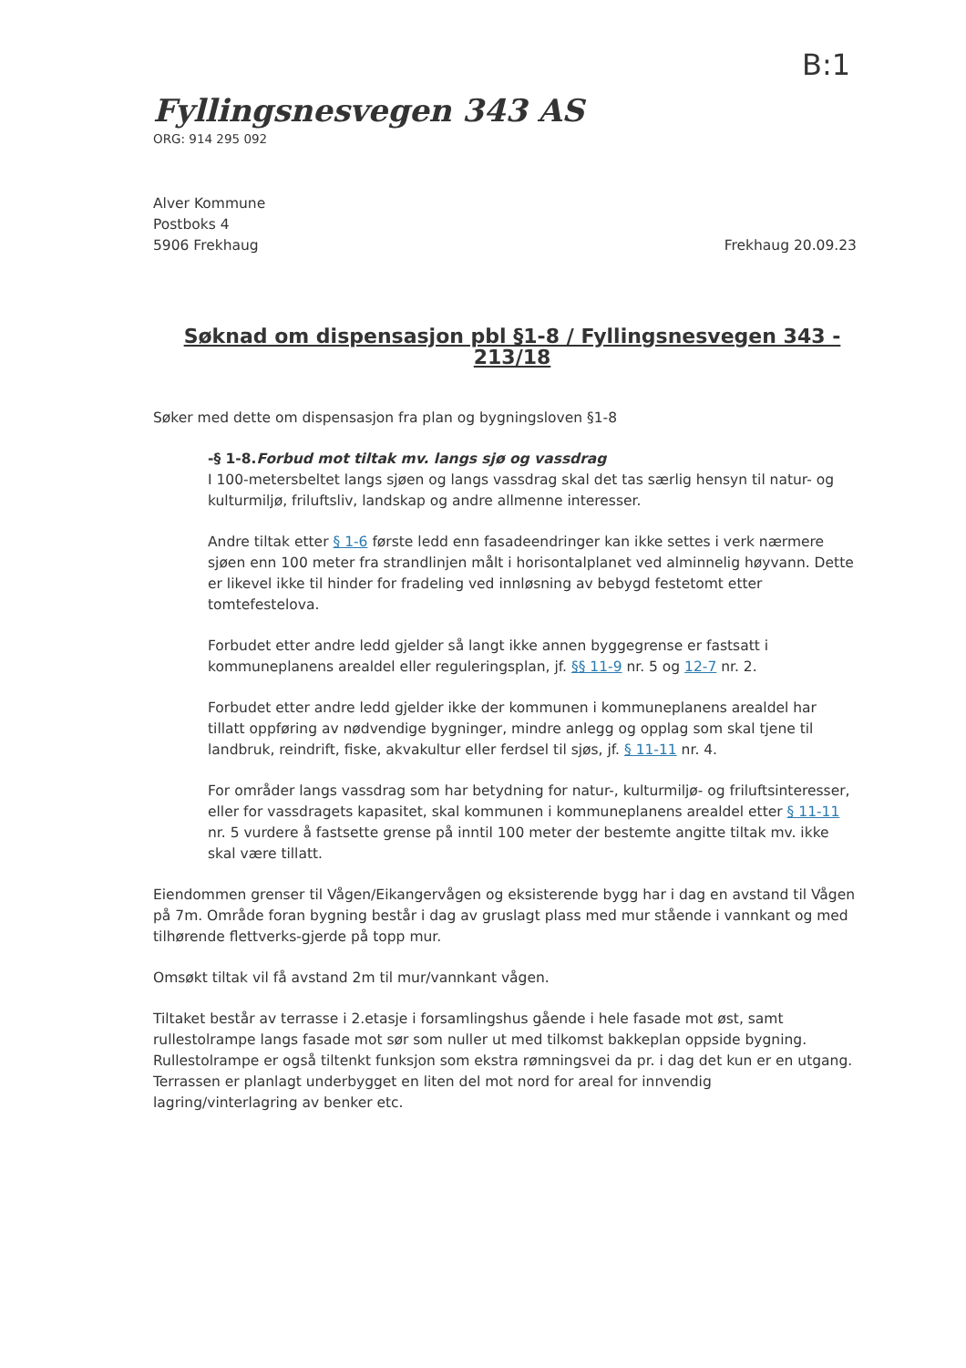B:1
Fyllingsnesvegen 343 AS
ORG: 914 295 092
Alver Kommune
Postboks 4
5906 Frekhaug
Frekhaug 20.09.23
Søknad om dispensasjon pbl §1-8 / Fyllingsnesvegen 343 - 213/18
Søker med dette om dispensasjon fra plan og bygningsloven §1-8
-§ 1-8.Forbud mot tiltak mv. langs sjø og vassdrag
I 100-metersbeltet langs sjøen og langs vassdrag skal det tas særlig hensyn til natur- og kulturmiljø, friluftsliv, landskap og andre allmenne interesser.
Andre tiltak etter § 1-6 første ledd enn fasadeendringer kan ikke settes i verk nærmere sjøen enn 100 meter fra strandlinjen målt i horisontalplanet ved alminnelig høyvann. Dette er likevel ikke til hinder for fradeling ved innløsning av bebygd festetomt etter tomtefestelova.
Forbudet etter andre ledd gjelder så langt ikke annen byggegrense er fastsatt i kommuneplanens arealdel eller reguleringsplan, jf. §§ 11-9 nr. 5 og 12-7 nr. 2.
Forbudet etter andre ledd gjelder ikke der kommunen i kommuneplanens arealdel har tillatt oppføring av nødvendige bygninger, mindre anlegg og opplag som skal tjene til landbruk, reindrift, fiske, akvakultur eller ferdsel til sjøs, jf. § 11-11 nr. 4.
For områder langs vassdrag som har betydning for natur-, kulturmiljø- og friluftsinteresser, eller for vassdragets kapasitet, skal kommunen i kommuneplanens arealdel etter § 11-11 nr. 5 vurdere å fastsette grense på inntil 100 meter der bestemte angitte tiltak mv. ikke skal være tillatt.
Eiendommen grenser til Vågen/Eikangervågen og eksisterende bygg har i dag en avstand til Vågen på 7m. Område foran bygning består i dag av gruslagt plass med mur stående i vannkant og med tilhørende flettverks-gjerde på topp mur.
Omsøkt tiltak vil få avstand 2m til mur/vannkant vågen.
Tiltaket består av terrasse i 2.etasje i forsamlingshus gående i hele fasade mot øst, samt rullestolrampe langs fasade mot sør som nuller ut med tilkomst bakkeplan oppside bygning. Rullestolrampe er også tiltenkt funksjon som ekstra rømningsvei da pr. i dag det kun er en utgang. Terrassen er planlagt underbygget en liten del mot nord for areal for innvendig lagring/vinterlagring av benker etc.